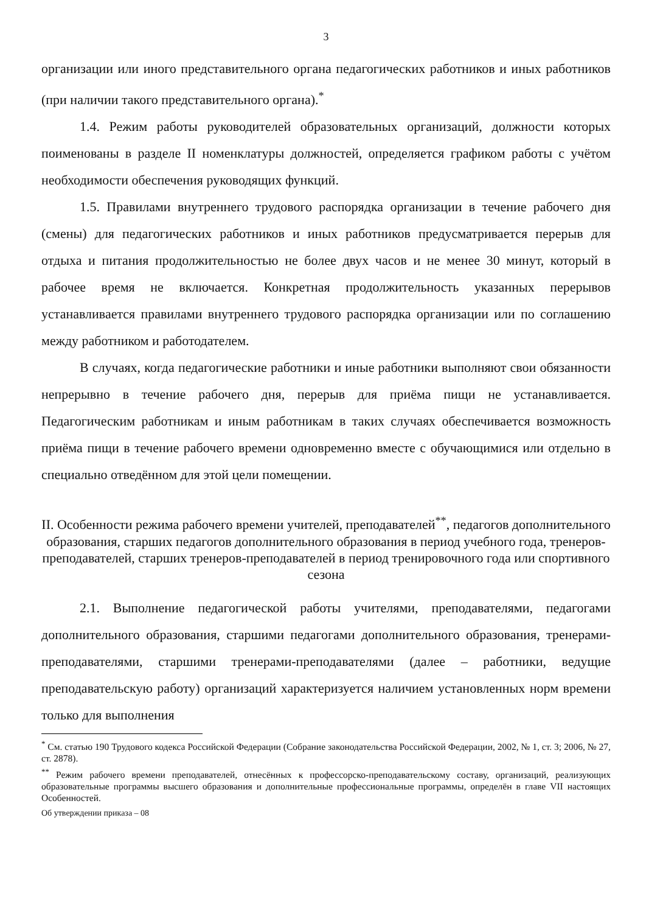3
организации или иного представительного органа педагогических работников и иных работников (при наличии такого представительного органа).<sup>*</sup>
1.4. Режим работы руководителей образовательных организаций, должности которых поименованы в разделе II номенклатуры должностей, определяется графиком работы с учётом необходимости обеспечения руководящих функций.
1.5. Правилами внутреннего трудового распорядка организации в течение рабочего дня (смены) для педагогических работников и иных работников предусматривается перерыв для отдыха и питания продолжительностью не более двух часов и не менее 30 минут, который в рабочее время не включается. Конкретная продолжительность указанных перерывов устанавливается правилами внутреннего трудового распорядка организации или по соглашению между работником и работодателем.
В случаях, когда педагогические работники и иные работники выполняют свои обязанности непрерывно в течение рабочего дня, перерыв для приёма пищи не устанавливается. Педагогическим работникам и иным работникам в таких случаях обеспечивается возможность приёма пищи в течение рабочего времени одновременно вместе с обучающимися или отдельно в специально отведённом для этой цели помещении.
II. Особенности режима рабочего времени учителей, преподавателей<sup>**</sup>, педагогов дополнительного образования, старших педагогов дополнительного образования в период учебного года, тренеров-преподавателей, старших тренеров-преподавателей в период тренировочного года или спортивного сезона
2.1. Выполнение педагогической работы учителями, преподавателями, педагогами дополнительного образования, старшими педагогами дополнительного образования, тренерами-преподавателями, старшими тренерами-преподавателями (далее – работники, ведущие преподавательскую работу) организаций характеризуется наличием установленных норм времени только для выполнения
<sup>*</sup> См. статью 190 Трудового кодекса Российской Федерации (Собрание законодательства Российской Федерации, 2002, № 1, ст. 3; 2006, № 27, ст. 2878).
<sup>**</sup> Режим рабочего времени преподавателей, отнесённых к профессорско-преподавательскому составу, организаций, реализующих образовательные программы высшего образования и дополнительные профессиональные программы, определён в главе VII настоящих Особенностей.
Об утверждении приказа – 08